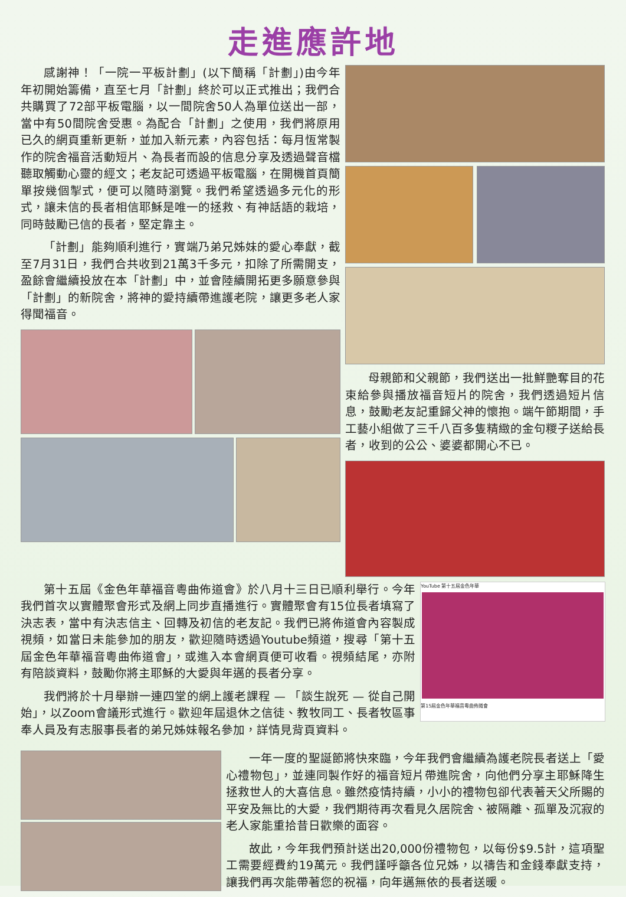走進應許地
感謝神！「一院一平板計劃」(以下簡稱「計劃」)由今年年初開始籌備，直至七月「計劃」終於可以正式推出；我們合共購買了72部平板電腦，以一間院舍50人為單位送出一部，當中有50間院舍受惠。為配合「計劃」之使用，我們將原用已久的網頁重新更新，並加入新元素，內容包括：每月恆常製作的院舍福音活動短片、為長者而設的信息分享及透過聲音檔聽取觸動心靈的經文；老友記可透過平板電腦，在開機首頁簡單按幾個掣式，便可以隨時瀏覽。我們希望透過多元化的形式，讓未信的長者相信耶穌是唯一的拯救、有神話語的栽培，同時鼓勵已信的長者，堅定靠主。
「計劃」能夠順利進行，實端乃弟兄姊妹的愛心奉獻，截至7月31日，我們合共收到21萬3千多元，扣除了所需開支，盈餘會繼續投放在本「計劃」中，並會陸續開拓更多願意參與「計劃」的新院舍，將神的愛持續帶進護老院，讓更多老人家得聞福音。
母親節和父親節，我們送出一批鮮艷奪目的花束給參與播放福音短片的院舍，我們透過短片信息，鼓勵老友記重歸父神的懷抱。端午節期間，手工藝小組做了三千八百多隻精緻的金句糉子送給長者，收到的公公、婆婆都開心不已。
第十五屆《金色年華福音粵曲佈道會》於八月十三日已順利舉行。今年我們首次以實體聚會形式及網上同步直播進行。實體聚會有15位長者填寫了決志表，當中有決志信主、回轉及初信的老友記。我們已將佈道會內容製成視頻，如當日未能參加的朋友，歡迎隨時透過Youtube頻道，搜尋「第十五屆金色年華福音粵曲佈道會」，或進入本會網頁便可收看。視頻結尾，亦附有陪談資料，鼓勵你將主耶穌的大愛與年邁的長者分享。
我們將於十月舉辦一連四堂的網上護老課程 — 「談生說死 — 從自己開始」，以Zoom會議形式進行。歡迎年屆退休之信徒、教牧同工、長者牧區事奉人員及有志服事長者的弟兄姊妹報名參加，詳情見背頁資料。
YouTube 第十五屆金色年華
第15屆金色年華福音粵曲佈道會
一年一度的聖誕節將快來臨，今年我們會繼續為護老院長者送上「愛心禮物包」，並連同製作好的福音短片帶進院舍，向他們分享主耶穌降生拯救世人的大喜信息。雖然疫情持續，小小的禮物包卻代表著天父所賜的平安及無比的大愛，我們期待再次看見久居院舍、被隔離、孤單及沉寂的老人家能重拾昔日歡樂的面容。
故此，今年我們預計送出20,000份禮物包，以每份$9.5計，這項聖工需要經費約19萬元。我們謹呼籲各位兄姊，以禱告和金錢奉獻支持，讓我們再次能帶著您的祝福，向年邁無依的長者送暖。